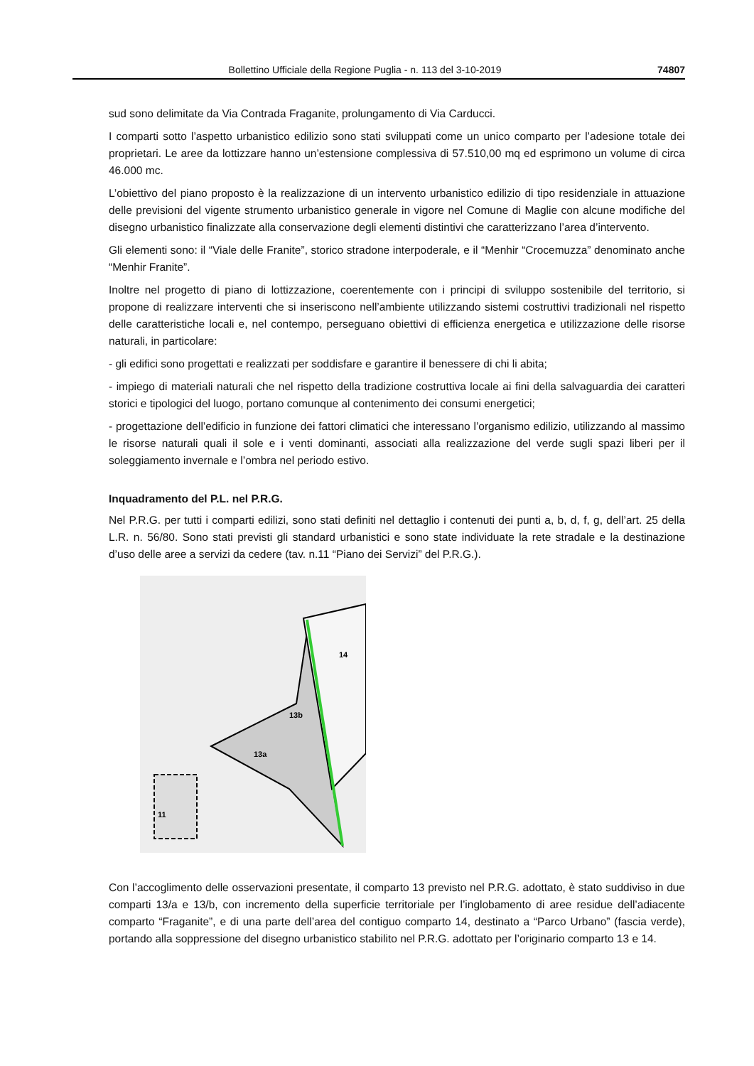Bollettino Ufficiale della Regione Puglia - n. 113 del 3-10-2019 74807
sud sono delimitate da Via Contrada Fraganite, prolungamento di Via Carducci.
I comparti sotto l’aspetto urbanistico edilizio sono stati sviluppati come un unico comparto per l’adesione totale dei proprietari. Le aree da lottizzare hanno un’estensione complessiva di 57.510,00 mq ed esprimono un volume di circa 46.000 mc.
L’obiettivo del piano proposto è la realizzazione di un intervento urbanistico edilizio di tipo residenziale in attuazione delle previsioni del vigente strumento urbanistico generale in vigore nel Comune di Maglie con alcune modifiche del disegno urbanistico finalizzate alla conservazione degli elementi distintivi che caratterizzano l’area d’intervento.
Gli elementi sono: il “Viale delle Franite”, storico stradone interpoderale, e il “Menhir “Crocemuzza” denominato anche “Menhir Franite”.
Inoltre nel progetto di piano di lottizzazione, coerentemente con i principi di sviluppo sostenibile del territorio, si propone di realizzare interventi che si inseriscono nell’ambiente utilizzando sistemi costruttivi tradizionali nel rispetto delle caratteristiche locali e, nel contempo, perseguano obiettivi di efficienza energetica e utilizzazione delle risorse naturali, in particolare:
- gli edifici sono progettati e realizzati per soddisfare e garantire il benessere di chi li abita;
- impiego di materiali naturali che nel rispetto della tradizione costruttiva locale ai fini della salvaguardia dei caratteri storici e tipologici del luogo, portano comunque al contenimento dei consumi energetici;
- progettazione dell’edificio in funzione dei fattori climatici che interessano l’organismo edilizio, utilizzando al massimo le risorse naturali quali il sole e i venti dominanti, associati alla realizzazione del verde sugli spazi liberi per il soleggiamento invernale e l’ombra nel periodo estivo.
Inquadramento del P.L. nel P.R.G.
Nel P.R.G. per tutti i comparti edilizi, sono stati definiti nel dettaglio i contenuti dei punti a, b, d, f, g, dell’art. 25 della L.R. n. 56/80. Sono stati previsti gli standard urbanistici e sono state individuate la rete stradale e la destinazione d’uso delle aree a servizi da cedere (tav. n.11 “Piano dei Servizi” del P.R.G.).
14
13b
13a
11
Con l’accoglimento delle osservazioni presentate, il comparto 13 previsto nel P.R.G. adottato, è stato suddiviso in due comparti 13/a e 13/b, con incremento della superficie territoriale per l’inglobamento di aree residue dell’adiacente comparto “Fraganite”, e di una parte dell’area del contiguo comparto 14, destinato a “Parco Urbano” (fascia verde), portando alla soppressione del disegno urbanistico stabilito nel P.R.G. adottato per l’originario comparto 13 e 14.